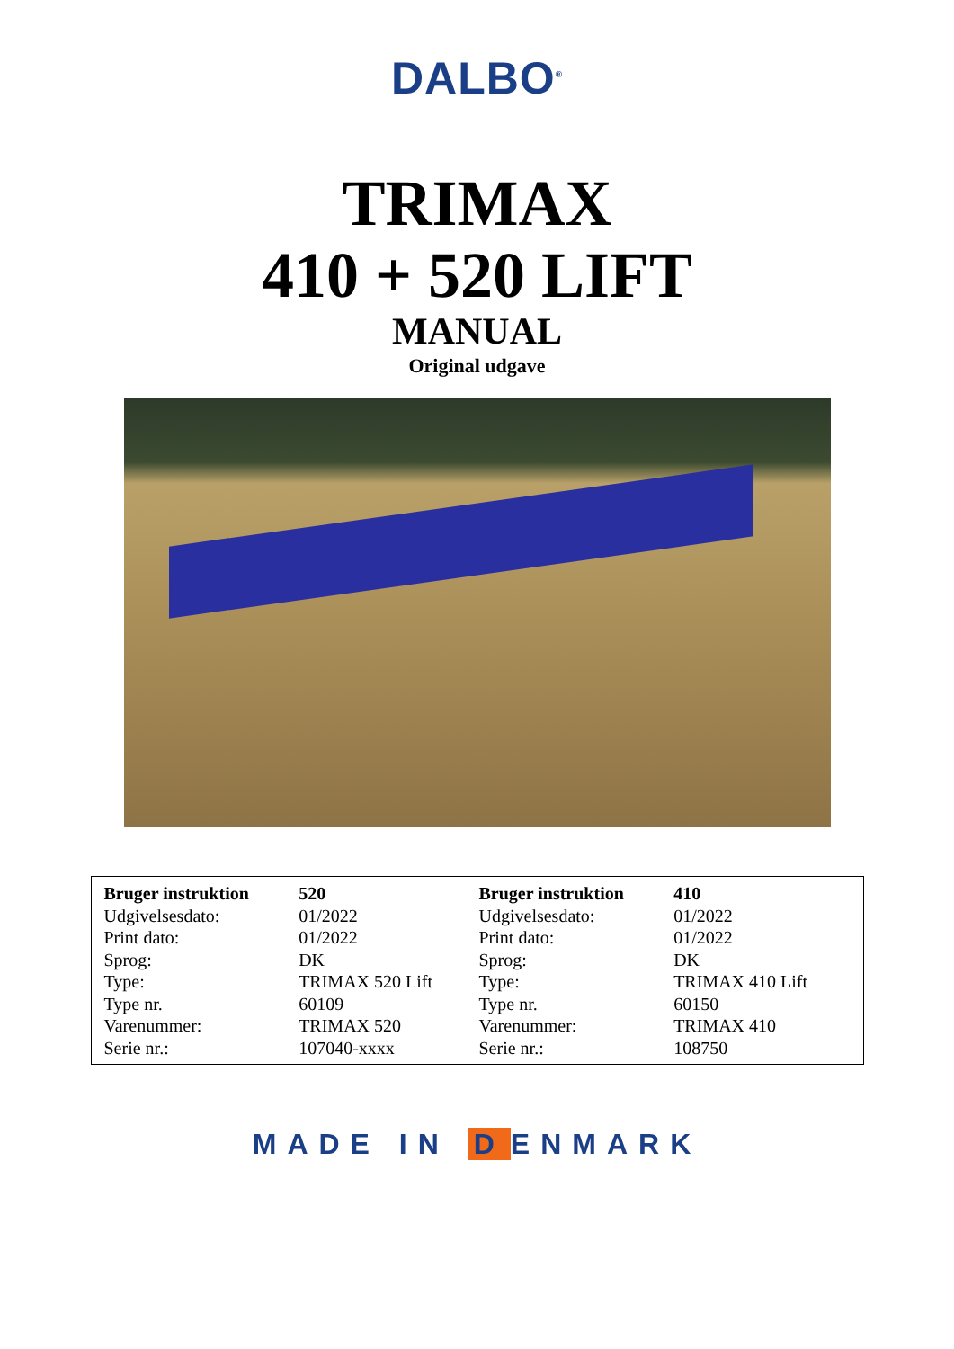DALBO<sup>®</sup>
TRIMAX
410 + 520 LIFT
MANUAL
Original udgave
| Bruger instruktion | 520 |
| --- | --- |
| Udgivelsesdato: | 01/2022 |
| Print dato: | 01/2022 |
| Sprog: | DK |
| Type: | TRIMAX 520 Lift |
| Type nr. | 60109 |
| Varenummer: | TRIMAX 520 |
| Serie nr.: | 107040-xxxx |
| Bruger instruktion | 410 |
| --- | --- |
| Udgivelsesdato: | 01/2022 |
| Print dato: | 01/2022 |
| Sprog: | DK |
| Type: | TRIMAX 410 Lift |
| Type nr. | 60150 |
| Varenummer: | TRIMAX 410 |
| Serie nr.: | 108750 |
MADE IN D ENMARK